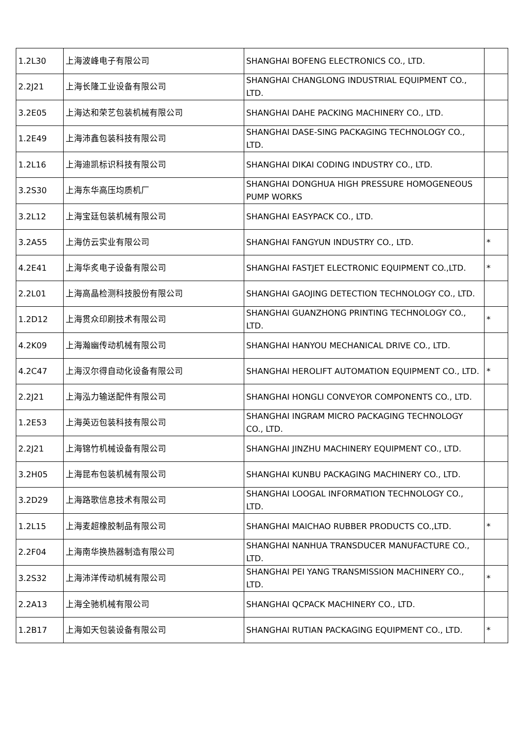| 1.2L30 | 上海波峰电子有限公司 | SHANGHAI BOFENG ELECTRONICS CO., LTD. | |
| 2.2J21 | 上海长隆工业设备有限公司 | SHANGHAI CHANGLONG INDUSTRIAL EQUIPMENT CO., LTD. | |
| 3.2E05 | 上海达和荣艺包装机械有限公司 | SHANGHAI DAHE PACKING MACHINERY CO., LTD. | |
| 1.2E49 | 上海沛鑫包装科技有限公司 | SHANGHAI DASE-SING PACKAGING TECHNOLOGY CO., LTD. | |
| 1.2L16 | 上海迪凯标识科技有限公司 | SHANGHAI DIKAI CODING INDUSTRY CO., LTD. | |
| 3.2S30 | 上海东华高压均质机厂 | SHANGHAI DONGHUA HIGH PRESSURE HOMOGENEOUS PUMP WORKS | |
| 3.2L12 | 上海宝廷包装机械有限公司 | SHANGHAI EASYPACK CO., LTD. | |
| 3.2A55 | 上海仿云实业有限公司 | SHANGHAI FANGYUN INDUSTRY CO., LTD. | * |
| 4.2E41 | 上海华炙电子设备有限公司 | SHANGHAI FASTJET ELECTRONIC EQUIPMENT CO.,LTD. | * |
| 2.2L01 | 上海高晶检测科技股份有限公司 | SHANGHAI GAOJING DETECTION TECHNOLOGY CO., LTD. | |
| 1.2D12 | 上海贯众印刷技术有限公司 | SHANGHAI GUANZHONG PRINTING TECHNOLOGY CO., LTD. | * |
| 4.2K09 | 上海瀚幽传动机械有限公司 | SHANGHAI HANYOU MECHANICAL DRIVE CO., LTD. | |
| 4.2C47 | 上海汉尔得自动化设备有限公司 | SHANGHAI HEROLIFT AUTOMATION EQUIPMENT CO., LTD. | * |
| 2.2J21 | 上海泓力输送配件有限公司 | SHANGHAI HONGLI CONVEYOR COMPONENTS CO., LTD. | |
| 1.2E53 | 上海英迈包装科技有限公司 | SHANGHAI INGRAM MICRO PACKAGING TECHNOLOGY CO., LTD. | |
| 2.2J21 | 上海锦竹机械设备有限公司 | SHANGHAI JINZHU MACHINERY EQUIPMENT CO., LTD. | |
| 3.2H05 | 上海昆布包装机械有限公司 | SHANGHAI KUNBU PACKAGING MACHINERY CO., LTD. | |
| 3.2D29 | 上海路歌信息技术有限公司 | SHANGHAI LOOGAL INFORMATION TECHNOLOGY CO., LTD. | |
| 1.2L15 | 上海麦超橡胶制品有限公司 | SHANGHAI MAICHAO RUBBER PRODUCTS CO.,LTD. | * |
| 2.2F04 | 上海南华换热器制造有限公司 | SHANGHAI NANHUA TRANSDUCER MANUFACTURE CO., LTD. | |
| 3.2S32 | 上海沛洋传动机械有限公司 | SHANGHAI PEI YANG TRANSMISSION MACHINERY CO., LTD. | * |
| 2.2A13 | 上海全驰机械有限公司 | SHANGHAI QCPACK MACHINERY CO., LTD. | |
| 1.2B17 | 上海如天包装设备有限公司 | SHANGHAI RUTIAN PACKAGING EQUIPMENT CO., LTD. | * |